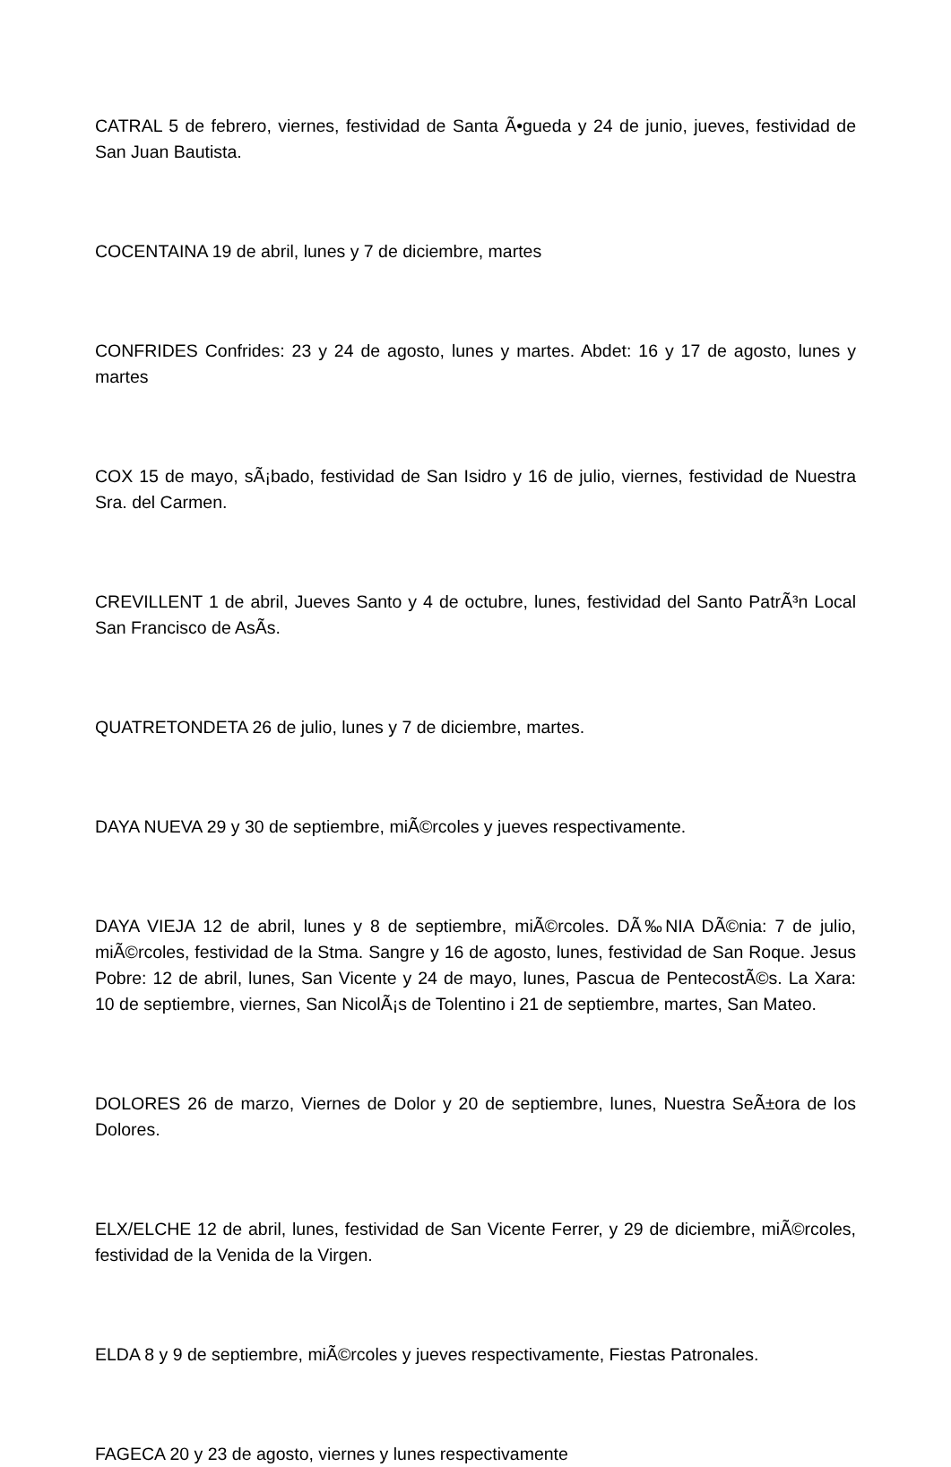CATRAL 5 de febrero, viernes, festividad de Santa Ã•gueda y 24 de junio, jueves, festividad de San Juan Bautista.
COCENTAINA 19 de abril, lunes y 7 de diciembre, martes
CONFRIDES Confrides: 23 y 24 de agosto, lunes y martes. Abdet: 16 y 17 de agosto, lunes y martes
COX 15 de mayo, sÃ¡bado, festividad de San Isidro y 16 de julio, viernes, festividad de Nuestra Sra. del Carmen.
CREVILLENT 1 de abril, Jueves Santo y 4 de octubre, lunes, festividad del Santo PatrÃ³n Local San Francisco de AsÃ­s.
QUATRETONDETA 26 de julio, lunes y 7 de diciembre, martes.
DAYA NUEVA 29 y 30 de septiembre, miÃ©rcoles y jueves respectivamente.
DAYA VIEJA 12 de abril, lunes y 8 de septiembre, miÃ©rcoles. DÃ‰NIA DÃ©nia: 7 de julio, miÃ©rcoles, festividad de la Stma. Sangre y 16 de agosto, lunes, festividad de San Roque. Jesus Pobre: 12 de abril, lunes, San Vicente y 24 de mayo, lunes, Pascua de PentecostÃ©s. La Xara: 10 de septiembre, viernes, San NicolÃ¡s de Tolentino i 21 de septiembre, martes, San Mateo.
DOLORES 26 de marzo, Viernes de Dolor y 20 de septiembre, lunes, Nuestra SeÃ±ora de los Dolores.
ELX/ELCHE 12 de abril, lunes, festividad de San Vicente Ferrer, y 29 de diciembre, miÃ©rcoles, festividad de la Venida de la Virgen.
ELDA 8 y 9 de septiembre, miÃ©rcoles y jueves respectivamente, Fiestas Patronales.
FAGECA 20 y 23 de agosto, viernes y lunes respectivamente